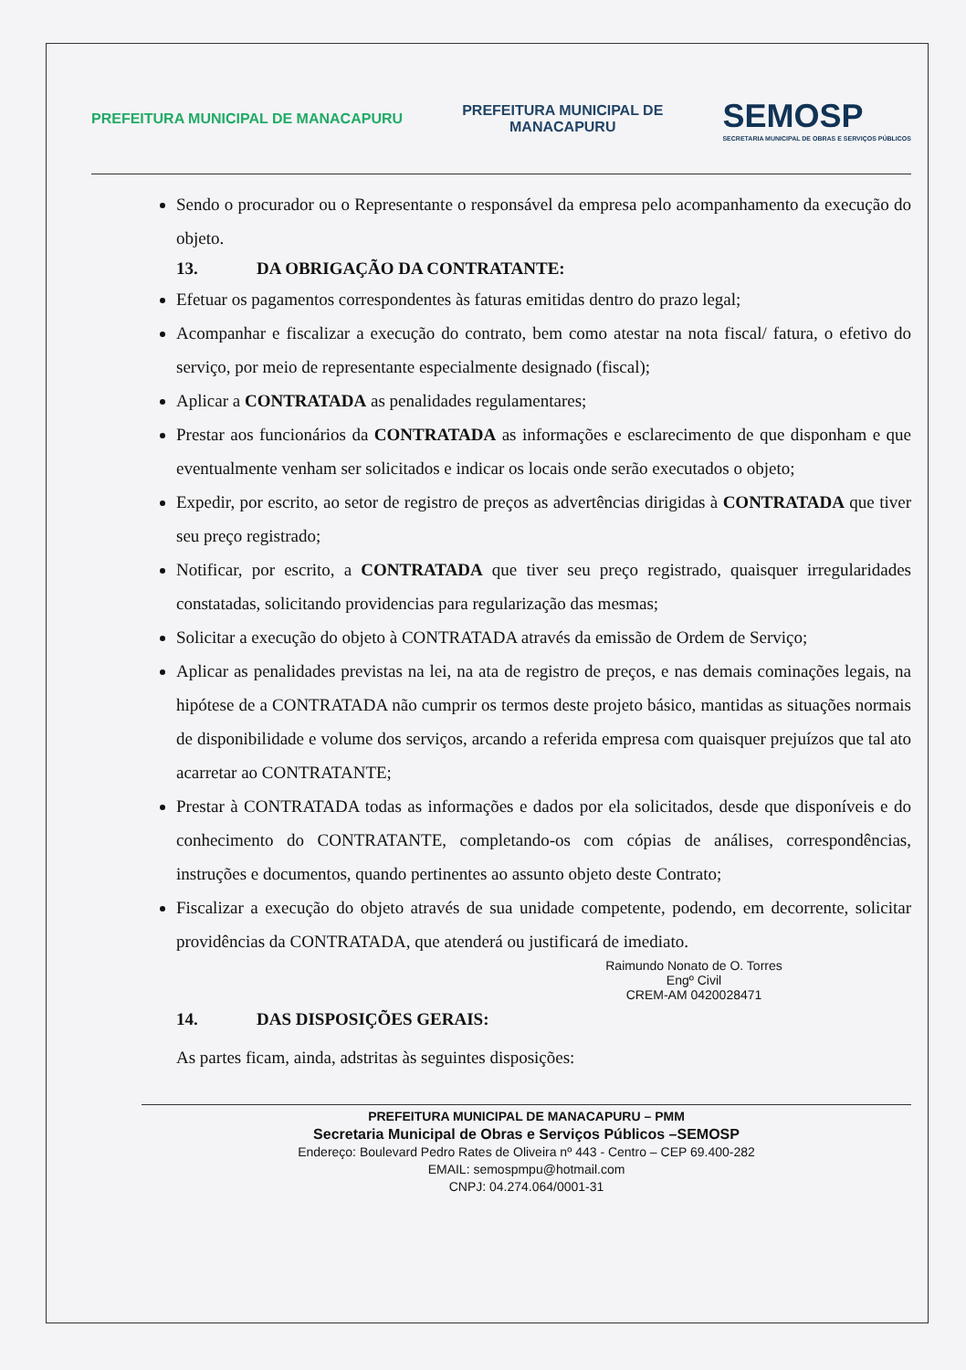PREFEITURA MUNICIPAL DE MANACAPURU
PREFEITURA MUNICIPAL DE
MANACAPURU
SEMOSP
SECRETARIA MUNICIPAL DE OBRAS E SERVIÇOS PÚBLICOS
Sendo o procurador ou o Representante o responsável da empresa pelo acompanhamento da execução do objeto.
13. DA OBRIGAÇÃO DA CONTRATANTE:
Efetuar os pagamentos correspondentes às faturas emitidas dentro do prazo legal;
Acompanhar e fiscalizar a execução do contrato, bem como atestar na nota fiscal/ fatura, o efetivo do serviço, por meio de representante especialmente designado (fiscal);
Aplicar a CONTRATADA as penalidades regulamentares;
Prestar aos funcionários da CONTRATADA as informações e esclarecimento de que disponham e que eventualmente venham ser solicitados e indicar os locais onde serão executados o objeto;
Expedir, por escrito, ao setor de registro de preços as advertências dirigidas à CONTRATADA que tiver seu preço registrado;
Notificar, por escrito, a CONTRATADA que tiver seu preço registrado, quaisquer irregularidades constatadas, solicitando providencias para regularização das mesmas;
Solicitar a execução do objeto à CONTRATADA através da emissão de Ordem de Serviço;
Aplicar as penalidades previstas na lei, na ata de registro de preços, e nas demais cominações legais, na hipótese de a CONTRATADA não cumprir os termos deste projeto básico, mantidas as situações normais de disponibilidade e volume dos serviços, arcando a referida empresa com quaisquer prejuízos que tal ato acarretar ao CONTRATANTE;
Prestar à CONTRATADA todas as informações e dados por ela solicitados, desde que disponíveis e do conhecimento do CONTRATANTE, completando-os com cópias de análises, correspondências, instruções e documentos, quando pertinentes ao assunto objeto deste Contrato;
Fiscalizar a execução do objeto através de sua unidade competente, podendo, em decorrente, solicitar providências da CONTRATADA, que atenderá ou justificará de imediato.
Raimundo Nonato de O. Torres
Engº Civil
CREM-AM 0420028471
14. DAS DISPOSIÇÕES GERAIS:
As partes ficam, ainda, adstritas às seguintes disposições:
PREFEITURA MUNICIPAL DE MANACAPURU – PMM
Secretaria Municipal de Obras e Serviços Públicos –SEMOSP
Endereço: Boulevard Pedro Rates de Oliveira nº 443 - Centro – CEP 69.400-282
EMAIL: semospmpu@hotmail.com
CNPJ: 04.274.064/0001-31